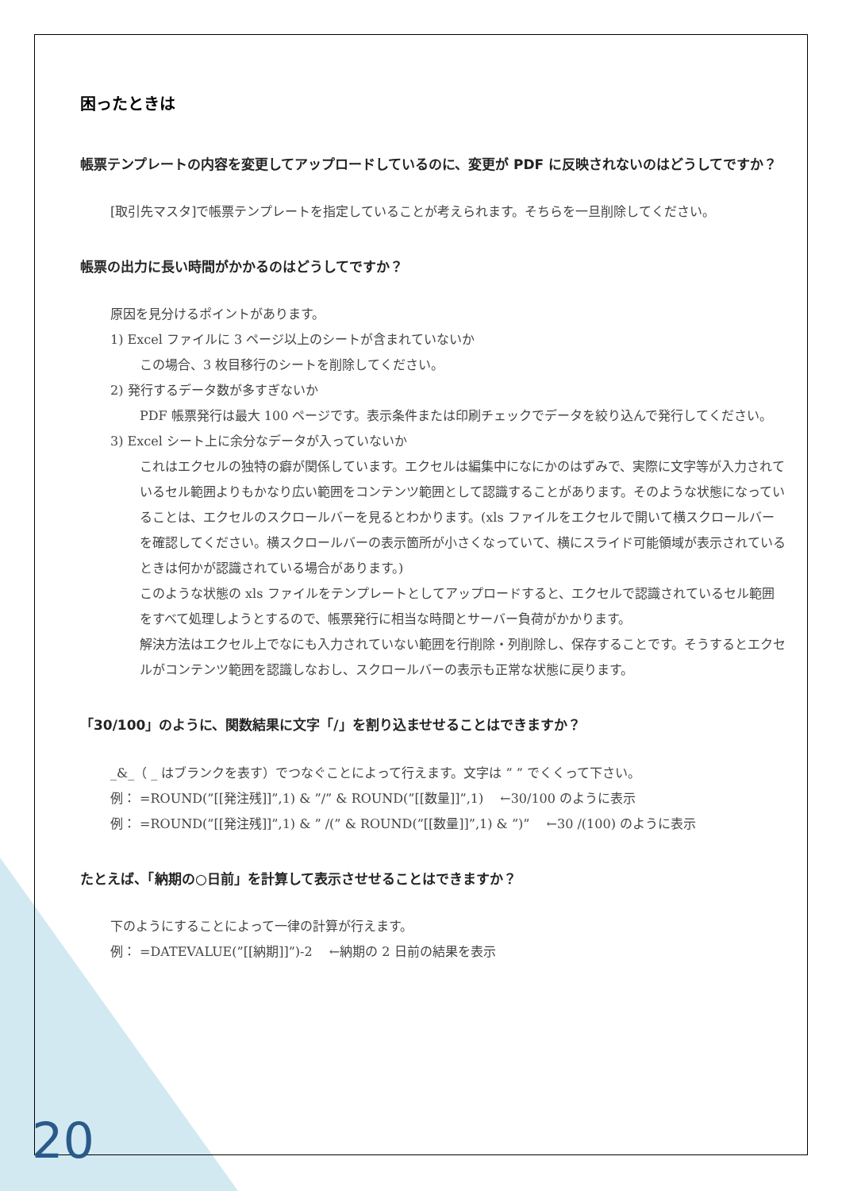困ったときは
帳票テンプレートの内容を変更してアップロードしているのに、変更が PDF に反映されないのはどうしてですか？
[取引先マスタ]で帳票テンプレートを指定していることが考えられます。そちらを一旦削除してください。
帳票の出力に長い時間がかかるのはどうしてですか？
原因を見分けるポイントがあります。
1) Excel ファイルに 3 ページ以上のシートが含まれていないか
この場合、3 枚目移行のシートを削除してください。
2) 発行するデータ数が多すぎないか
PDF 帳票発行は最大 100 ページです。表示条件または印刷チェックでデータを絞り込んで発行してください。
3) Excel シート上に余分なデータが入っていないか
これはエクセルの独特の癖が関係しています。エクセルは編集中になにかのはずみで、実際に文字等が入力されているセル範囲よりもかなり広い範囲をコンテンツ範囲として認識することがあります。そのような状態になっていることは、エクセルのスクロールバーを見るとわかります。(xls ファイルをエクセルで開いて横スクロールバーを確認してください。横スクロールバーの表示箇所が小さくなっていて、横にスライド可能領域が表示されているときは何かが認識されている場合があります。)
このような状態の xls ファイルをテンプレートとしてアップロードすると、エクセルで認識されているセル範囲をすべて処理しようとするので、帳票発行に相当な時間とサーバー負荷がかかります。
解決方法はエクセル上でなにも入力されていない範囲を行削除・列削除し、保存することです。そうするとエクセルがコンテンツ範囲を認識しなおし、スクロールバーの表示も正常な状態に戻ります。
「30/100」のように、関数結果に文字「/」を割り込ませせることはできますか？
_&_（ _ はブランクを表す）でつなぐことによって行えます。文字は ” ” でくくって下さい。
例： =ROUND(”[[発注残]]”,1) & ”/” & ROUND(”[[数量]]”,1)　 ←30/100 のように表示
例： =ROUND(”[[発注残]]”,1) & ” /(” & ROUND(”[[数量]]”,1) & ”)”　 ←30 /(100) のように表示
たとえば、「納期の○日前」を計算して表示させせることはできますか？
下のようにすることによって一律の計算が行えます。
例： =DATEVALUE(”[[納期]]”)-2　 ←納期の 2 日前の結果を表示
20